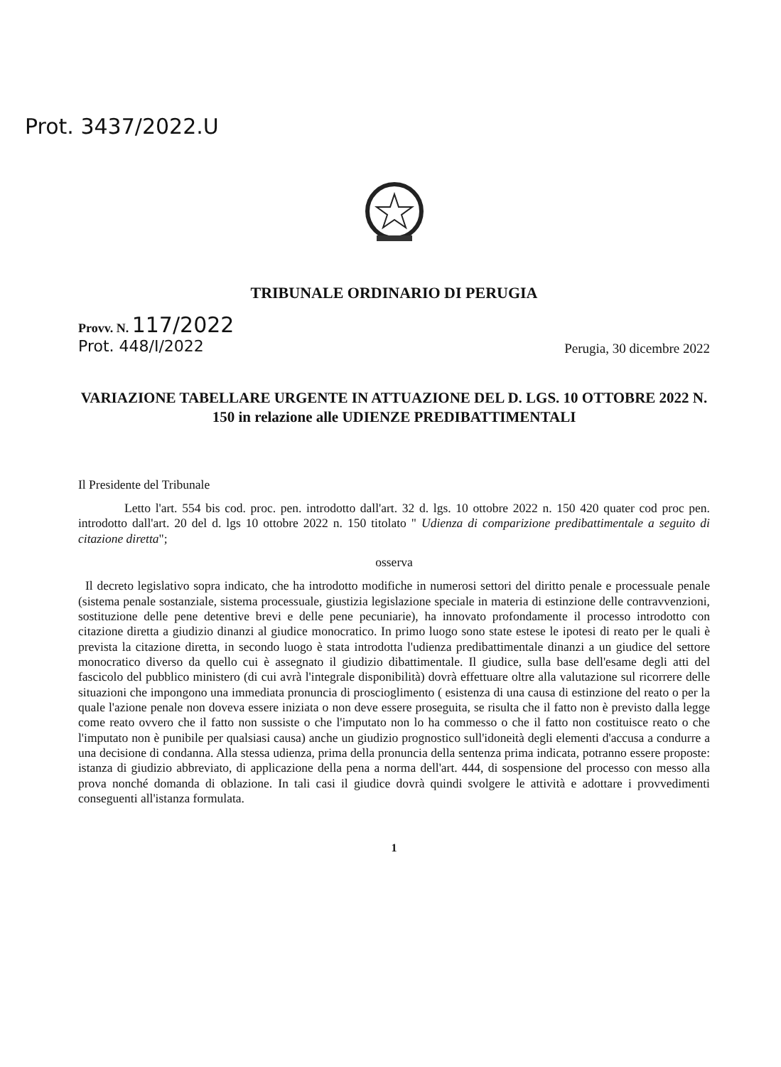Prot. 3437/2022.U
TRIBUNALE ORDINARIO DI PERUGIA
Provv. N. 117/2022
Prot. 448/I/2022
Perugia, 30 dicembre 2022
VARIAZIONE TABELLARE URGENTE IN ATTUAZIONE DEL D. LGS. 10 OTTOBRE 2022 N. 150 in relazione alle UDIENZE PREDIBATTIMENTALI
Il Presidente del Tribunale
Letto l'art. 554 bis cod. proc. pen. introdotto dall'art. 32 d. lgs. 10 ottobre 2022 n. 150 420 quater cod proc pen. introdotto dall'art. 20 del d. lgs 10 ottobre 2022 n. 150 titolato " Udienza di comparizione predibattimentale a seguito di citazione diretta";
osserva
Il decreto legislativo sopra indicato, che ha introdotto modifiche in numerosi settori del diritto penale e processuale penale (sistema penale sostanziale, sistema processuale, giustizia legislazione speciale in materia di estinzione delle contravvenzioni, sostituzione delle pene detentive brevi e delle pene pecuniarie), ha innovato profondamente il processo introdotto con citazione diretta a giudizio dinanzi al giudice monocratico. In primo luogo sono state estese le ipotesi di reato per le quali è prevista la citazione diretta, in secondo luogo è stata introdotta l'udienza predibattimentale dinanzi a un giudice del settore monocratico diverso da quello cui è assegnato il giudizio dibattimentale. Il giudice, sulla base dell'esame degli atti del fascicolo del pubblico ministero (di cui avrà l'integrale disponibilità) dovrà effettuare oltre alla valutazione sul ricorrere delle situazioni che impongono una immediata pronuncia di proscioglimento ( esistenza di una causa di estinzione del reato o per la quale l'azione penale non doveva essere iniziata o non deve essere proseguita, se risulta che il fatto non è previsto dalla legge come reato ovvero che il fatto non sussiste o che l'imputato non lo ha commesso o che il fatto non costituisce reato o che l'imputato non è punibile per qualsiasi causa) anche un giudizio prognostico sull'idoneità degli elementi d'accusa a condurre a una decisione di condanna. Alla stessa udienza, prima della pronuncia della sentenza prima indicata, potranno essere proposte: istanza di giudizio abbreviato, di applicazione della pena a norma dell'art. 444, di sospensione del processo con messo alla prova nonché domanda di oblazione. In tali casi il giudice dovrà quindi svolgere le attività e adottare i provvedimenti conseguenti all'istanza formulata.
1